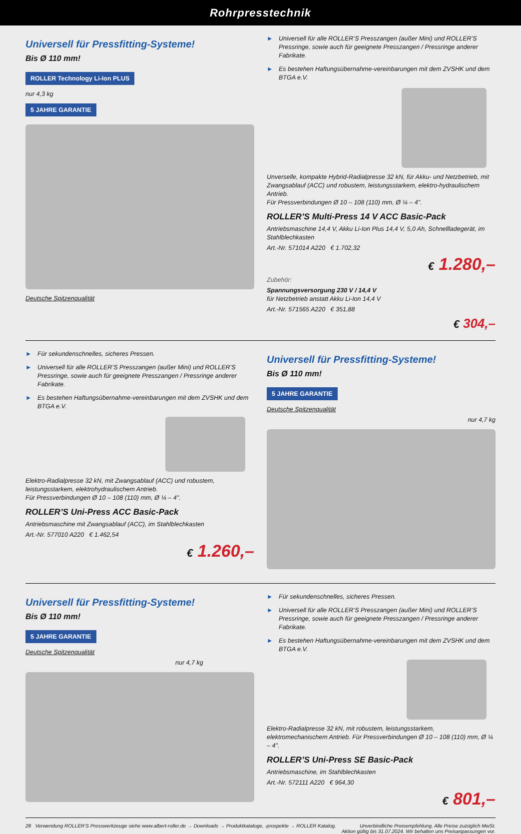Rohrpresstechnik
Universell für Pressfitting-Systeme!
Bis Ø 110 mm!
ROLLER Technology Li-Ion PLUS
nur 4,3 kg
5 JAHRE GARANTIE
Deutsche Spitzenqualität
► Universell für alle ROLLER’S Presszangen (außer Mini) und ROLLER’S Pressringe, sowie auch für geeignete Presszangen / Pressringe anderer Fabrikate.
► Es bestehen Haftungsübernahme-vereinbarungen mit dem ZVSHK und dem BTGA e.V.
Unverselle, kompakte Hybrid-Radialpresse 32 kN, für Akku- und Netzbetrieb, mit Zwangsablauf (ACC) und robustem, leistungsstarkem, elektro-hydraulischem Antrieb.
Für Pressverbindungen Ø 10 – 108 (110) mm, Ø ¼ – 4".
ROLLER’S Multi-Press 14 V ACC Basic-Pack
Antriebsmaschine 14,4 V, Akku Li-Ion Plus 14,4 V, 5,0 Ah, Schnellladegerät, im Stahlblechkasten
Art.-Nr. 571014 A220 € 1.702,32
€ 1.280,–
Zubehör:
Spannungsversorgung 230 V / 14,4 V
für Netzbetrieb anstatt Akku Li-Ion 14,4 V
Art.-Nr. 571565 A220 € 351,88
€ 304,–
► Für sekundenschnelles, sicheres Pressen.
► Universell für alle ROLLER’S Presszangen (außer Mini) und ROLLER’S Pressringe, sowie auch für geeignete Presszangen / Pressringe anderer Fabrikate.
► Es bestehen Haftungsübernahme-vereinbarungen mit dem ZVSHK und dem BTGA e.V.
Elektro-Radialpresse 32 kN, mit Zwangsablauf (ACC) und robustem, leistungsstarkem, elektrohydraulischem Antrieb.
Für Pressverbindungen Ø 10 – 108 (110) mm, Ø ¼ – 4".
ROLLER’S Uni-Press ACC Basic-Pack
Antriebsmaschine mit Zwangsablauf (ACC), im Stahlblechkasten
Art.-Nr. 577010 A220 € 1.462,54
€ 1.260,–
Universell für Pressfitting-Systeme!
Bis Ø 110 mm!
5 JAHRE GARANTIE
Deutsche Spitzenqualität
nur 4,7 kg
Universell für Pressfitting-Systeme!
Bis Ø 110 mm!
5 JAHRE GARANTIE
Deutsche Spitzenqualität
nur 4,7 kg
► Für sekundenschnelles, sicheres Pressen.
► Universell für alle ROLLER’S Presszangen (außer Mini) und ROLLER’S Pressringe, sowie auch für geeignete Presszangen / Pressringe anderer Fabrikate.
► Es bestehen Haftungsübernahme-vereinbarungen mit dem ZVSHK und dem BTGA e.V.
Elektro-Radialpresse 32 kN, mit robustem, leistungsstarkem, elektromechanischem Antrieb. Für Pressverbindungen Ø 10 – 108 (110) mm, Ø ¼ – 4".
ROLLER’S Uni-Press SE Basic-Pack
Antriebsmaschine, im Stahlblechkasten
Art.-Nr. 572111 A220 € 964,30
€ 801,–
28 Verwendung ROLLER’S Presswerkzeuge siehe www.albert-roller.de → Downloads → Produktkataloge, -prospekte → ROLLER Katalog.
Unverbindliche Preisempfehlung. Alle Preise zuzüglich MwSt.
Aktion gültig bis 31.07.2024. Wir behalten uns Preisanpassungen vor.